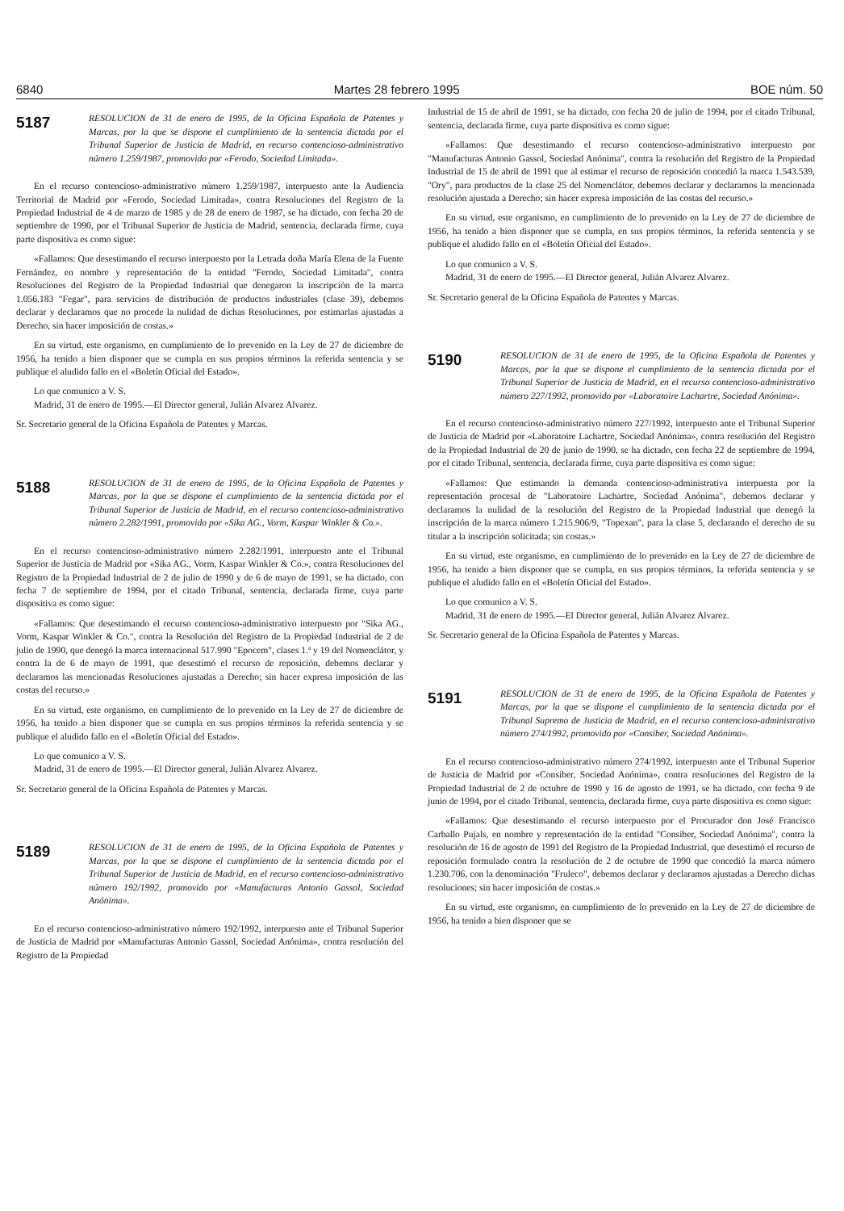6840 Martes 28 febrero 1995 BOE núm. 50
5187
RESOLUCION de 31 de enero de 1995, de la Oficina Española de Patentes y Marcas, por la que se dispone el cumplimiento de la sentencia dictada por el Tribunal Superior de Justicia de Madrid, en recurso contencioso-administrativo número 1.259/1987, promovido por «Ferodo, Sociedad Limitada».
En el recurso contencioso-administrativo número 1.259/1987, interpuesto ante la Audiencia Territorial de Madrid por «Ferodo, Sociedad Limitada», contra Resoluciones del Registro de la Propiedad Industrial de 4 de marzo de 1985 y de 28 de enero de 1987, se ha dictado, con fecha 20 de septiembre de 1990, por el Tribunal Superior de Justicia de Madrid, sentencia, declarada firme, cuya parte dispositiva es como sigue:
«Fallamos: Que desestimando el recurso interpuesto por la Letrada doña María Elena de la Fuente Fernández, en nombre y representación de la entidad "Ferodo, Sociedad Limitada", contra Resoluciones del Registro de la Propiedad Industrial que denegaron la inscripción de la marca 1.056.183 "Fegar", para servicios de distribución de productos industriales (clase 39), debemos declarar y declaramos que no procede la nulidad de dichas Resoluciones, por estimarlas ajustadas a Derecho, sin hacer imposición de costas.»
En su virtud, este organismo, en cumplimiento de lo prevenido en la Ley de 27 de diciembre de 1956, ha tenido a bien disponer que se cumpla en sus propios términos la referida sentencia y se publique el aludido fallo en el «Boletín Oficial del Estado».
Lo que comunico a V. S.
Madrid, 31 de enero de 1995.—El Director general, Julián Alvarez Alvarez.
Sr. Secretario general de la Oficina Española de Patentes y Marcas.
5188
RESOLUCION de 31 de enero de 1995, de la Oficina Española de Patentes y Marcas, por la que se dispone el cumplimiento de la sentencia dictada por el Tribunal Superior de Justicia de Madrid, en el recurso contencioso-administrativo número 2.282/1991, promovido por «Sika AG., Vorm, Kaspar Winkler & Co.».
En el recurso contencioso-administrativo número 2.282/1991, interpuesto ante el Tribunal Superior de Justicia de Madrid por «Sika AG., Vorm, Kaspar Winkler & Co.», contra Resoluciones del Registro de la Propiedad Industrial de 2 de julio de 1990 y de 6 de mayo de 1991, se ha dictado, con fecha 7 de septiembre de 1994, por el citado Tribunal, sentencia, declarada firme, cuya parte dispositiva es como sigue:
«Fallamos: Que desestimando el recurso contencioso-administrativo interpuesto por "Sika AG., Vorm, Kaspar Winkler & Co.", contra la Resolución del Registro de la Propiedad Industrial de 2 de julio de 1990, que denegó la marca internacional 517.990 "Epocem", clases 1.ª y 19 del Nomenclátor, y contra la de 6 de mayo de 1991, que desestimó el recurso de reposición, debemos declarar y declaramos las mencionadas Resoluciones ajustadas a Derecho; sin hacer expresa imposición de las costas del recurso.»
En su virtud, este organismo, en cumplimiento de lo prevenido en la Ley de 27 de diciembre de 1956, ha tenido a bien disponer que se cumpla en sus propios términos la referida sentencia y se publique el aludido fallo en el «Boletín Oficial del Estado».
Lo que comunico a V. S.
Madrid, 31 de enero de 1995.—El Director general, Julián Alvarez Alvarez.
Sr. Secretario general de la Oficina Española de Patentes y Marcas.
5189
RESOLUCION de 31 de enero de 1995, de la Oficina Española de Patentes y Marcas, por la que se dispone el cumplimiento de la sentencia dictada por el Tribunal Superior de Justicia de Madrid, en el recurso contencioso-administrativo número 192/1992, promovido por «Manufacturas Antonio Gassol, Sociedad Anónima».
En el recurso contencioso-administrativo número 192/1992, interpuesto ante el Tribunal Superior de Justicia de Madrid por «Manufacturas Antonio Gassol, Sociedad Anónima», contra resolución del Registro de la Propiedad
Industrial de 15 de abril de 1991, se ha dictado, con fecha 20 de julio de 1994, por el citado Tribunal, sentencia, declarada firme, cuya parte dispositiva es como sigue:
«Fallamos: Que desestimando el recurso contencioso-administrativo interpuesto por "Manufacturas Antonio Gassol, Sociedad Anónima", contra la resolución del Registro de la Propiedad Industrial de 15 de abril de 1991 que al estimar el recurso de reposición concedió la marca 1.543.539, "Ory", para productos de la clase 25 del Nomenclátor, debemos declarar y declaramos la mencionada resolución ajustada a Derecho; sin hacer expresa imposición de las costas del recurso.»
En su virtud, este organismo, en cumplimiento de lo prevenido en la Ley de 27 de diciembre de 1956, ha tenido a bien disponer que se cumpla, en sus propios términos, la referida sentencia y se publique el aludido fallo en el «Boletín Oficial del Estado».
Lo que comunico a V. S.
Madrid, 31 de enero de 1995.—El Director general, Julián Alvarez Alvarez.
Sr. Secretario general de la Oficina Española de Patentes y Marcas.
5190
RESOLUCION de 31 de enero de 1995, de la Oficina Española de Patentes y Marcas, por la que se dispone el cumplimiento de la sentencia dictada por el Tribunal Superior de Justicia de Madrid, en el recurso contencioso-administrativo número 227/1992, promovido por «Laboratoire Lachartre, Sociedad Anónima».
En el recurso contencioso-administrativo número 227/1992, interpuesto ante el Tribunal Superior de Justicia de Madrid por «Laboratoire Lachartre, Sociedad Anónima», contra resolución del Registro de la Propiedad Industrial de 20 de junio de 1990, se ha dictado, con fecha 22 de septiembre de 1994, por el citado Tribunal, sentencia, declarada firme, cuya parte dispositiva es como sigue:
«Fallamos: Que estimando la demanda contencioso-administrativa interpuesta por la representación procesal de "Laboratoire Lachartre, Sociedad Anónima", debemos declarar y declaramos la nulidad de la resolución del Registro de la Propiedad Industrial que denegó la inscripción de la marca número 1.215.906/9, "Topexan", para la clase 5, declarando el derecho de su titular a la inscripción solicitada; sin costas.»
En su virtud, este organismo, en cumplimiento de lo prevenido en la Ley de 27 de diciembre de 1956, ha tenido a bien disponer que se cumpla, en sus propios términos, la referida sentencia y se publique el aludido fallo en el «Boletín Oficial del Estado».
Lo que comunico a V. S.
Madrid, 31 de enero de 1995.—El Director general, Julián Alvarez Alvarez.
Sr. Secretario general de la Oficina Española de Patentes y Marcas.
5191
RESOLUCION de 31 de enero de 1995, de la Oficina Española de Patentes y Marcas, por la que se dispone el cumplimiento de la sentencia dictada por el Tribunal Supremo de Justicia de Madrid, en el recurso contencioso-administrativo número 274/1992, promovido por «Consiber, Sociedad Anónima».
En el recurso contencioso-administrativo número 274/1992, interpuesto ante el Tribunal Superior de Justicia de Madrid por «Consiber, Sociedad Anónima», contra resoluciones del Registro de la Propiedad Industrial de 2 de octubre de 1990 y 16 de agosto de 1991, se ha dictado, con fecha 9 de junio de 1994, por el citado Tribunal, sentencia, declarada firme, cuya parte dispositiva es como sigue:
«Fallamos: Que desestimando el recurso interpuesto por el Procurador don José Francisco Carballo Pujals, en nombre y representación de la entidad "Consiber, Sociedad Anónima", contra la resolución de 16 de agosto de 1991 del Registro de la Propiedad Industrial, que desestimó el recurso de reposición formulado contra la resolución de 2 de octubre de 1990 que concedió la marca número 1.230.706, con la denominación "Fruleco", debemos declarar y declaramos ajustadas a Derecho dichas resoluciones; sin hacer imposición de costas.»
En su virtud, este organismo, en cumplimiento de lo prevenido en la Ley de 27 de diciembre de 1956, ha tenido a bien disponer que se